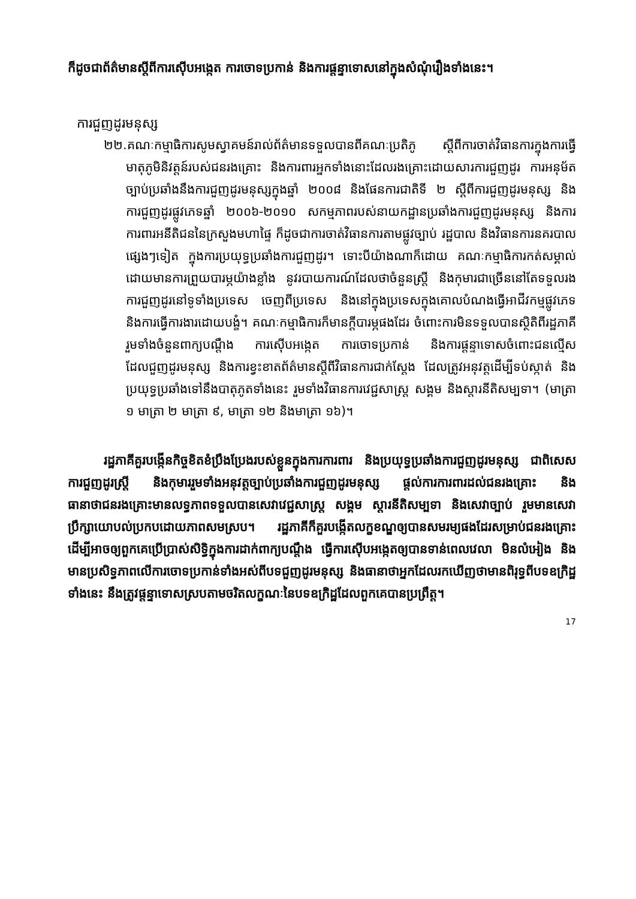ក៏ដូចជាព័ត៌មានស្តីពីការស៊ើបអង្កេត ការចោទប្រកាន់ និងការផ្តន្ទាទោសនៅក្នុងសំណុំរឿងទាំងនេះ។
ការជួញដូរមនុស្ស
២២.គណៈកម្មាធិការសូមស្វាគមន៍រាល់ព័ត៌មានទទួលបានពីគណៈប្រតិភូ ស្តីពីការចាត់វិធានការក្នុងការធ្វើមាតុភូមិនិវត្តន៍របស់ជនរងគ្រោះ និងការពារអ្នកទាំងនោះដែលរងគ្រោះដោយសារការជួញដូរ ការអនុម័តច្បាប់ប្រឆាំងនឹងការជួញដូរមនុស្សក្នុងឆ្នាំ ២០០៨ និងផែនការជាតិទី ២ ស្តីពីការជួញដូរមនុស្ស និងការជួញដូរផ្លូវភេទឆ្នាំ ២០០៦-២០១០ សកម្មភាពរបស់នាយកដ្ឋានប្រឆាំងការជួញដូរមនុស្ស និងការការពារអនីតិជននៃក្រសួងមហាផ្ទៃ ក៏ដូចជាការចាត់វិធានការតាមផ្លូវច្បាប់ រដ្ឋបាល និងវិធានការនគរបាលផ្សេងៗទៀត ក្នុងការប្រយុទ្ធប្រឆាំងការជួញដូរ។ ទោះបីយ៉ាងណាក៏ដោយ គណៈកម្មាធិការកត់សម្គាល់ដោយមានការព្រួយបារម្ភយ៉ាងខ្លាំង នូវរបាយការណ៍ដែលថាចំនួនស្ត្រី និងកុមារជាច្រើននៅតែទទួលរងការជួញដូរនៅទូទាំងប្រទេស ចេញពីប្រទេស និងនៅក្នុងប្រទេសក្នុងគោលបំណងធ្វើអាជីវកម្មផ្លូវភេទ និងការធ្វើការងារដោយបង្ខំ។ គណៈកម្មាធិការក៏មានក្តីបារម្ភផងដែរ ចំពោះការមិនទទួលបានស្ថិតិពីរដ្ឋភាគី រួមទាំងចំនួនពាក្យបណ្តឹង ការស៊ើបអង្កេត ការចោទប្រកាន់ និងការផ្តន្ទាទោសចំពោះជនល្មើសដែលជួញដូរមនុស្ស និងការខ្វះខាតព័ត៌មានស្តីពីវិធានការជាក់ស្តែង ដែលត្រូវអនុវត្តដើម្បីទប់ស្កាត់ និងប្រយុទ្ធប្រឆាំងទៅនឹងបាតុភូតទាំងនេះ រួមទាំងវិធានការវេជ្ជសាស្ត្រ សង្គម និងស្តារនីតិសម្បទា។ (មាត្រា ១ មាត្រា ២ មាត្រា ៩, មាត្រា ១២ និងមាត្រា ១៦)។
រដ្ឋភាគីគួរបង្កើនកិច្ចខិតខំប្រឹងប្រែងរបស់ខ្លួនក្នុងការការពារ និងប្រយុទ្ធប្រឆាំងការជួញដូរមនុស្ស ជាពិសេសការជួញដូរស្ត្រី និងកុមាររួមទាំងអនុវត្តច្បាប់ប្រឆាំងការជួញដូរមនុស្ស ផ្តល់ការការពារដល់ជនរងគ្រោះ និងធានាថាជនរងគ្រោះមានលទ្ធភាពទទួលបានសេវាវេជ្ជសាស្ត្រ សង្គម ស្តារនីតិសម្បទា និងសេវាច្បាប់ រួមមានសេវាប្រឹក្សាយោបល់ប្រកបដោយភាពសមស្រប។ រដ្ឋភាគីក៏គួរបង្កើតលក្ខខណ្ឌឲ្យបានសមរម្យផងដែរសម្រាប់ជនរងគ្រោះ ដើម្បីអាចឲ្យពួកគេប្រើប្រាស់សិទ្ធិក្នុងការដាក់ពាក្យបណ្តឹង ធ្វើការស៊ើបអង្កេតឲ្យបានទាន់ពេលវេលា មិនលំអៀង និងមានប្រសិទ្ធភាពលើការចោទប្រកាន់ទាំងអស់ពីបទជួញដូរមនុស្ស និងធានាថាអ្នកដែលរកឃើញថាមានពិរុទ្ធពីបទឧក្រិដ្ឋទាំងនេះ នឹងត្រូវផ្តន្ទាទោសស្របតាមចរិតលក្ខណៈនៃបទឧក្រិដ្ឋដែលពួកគេបានប្រព្រឹត្ត។
17